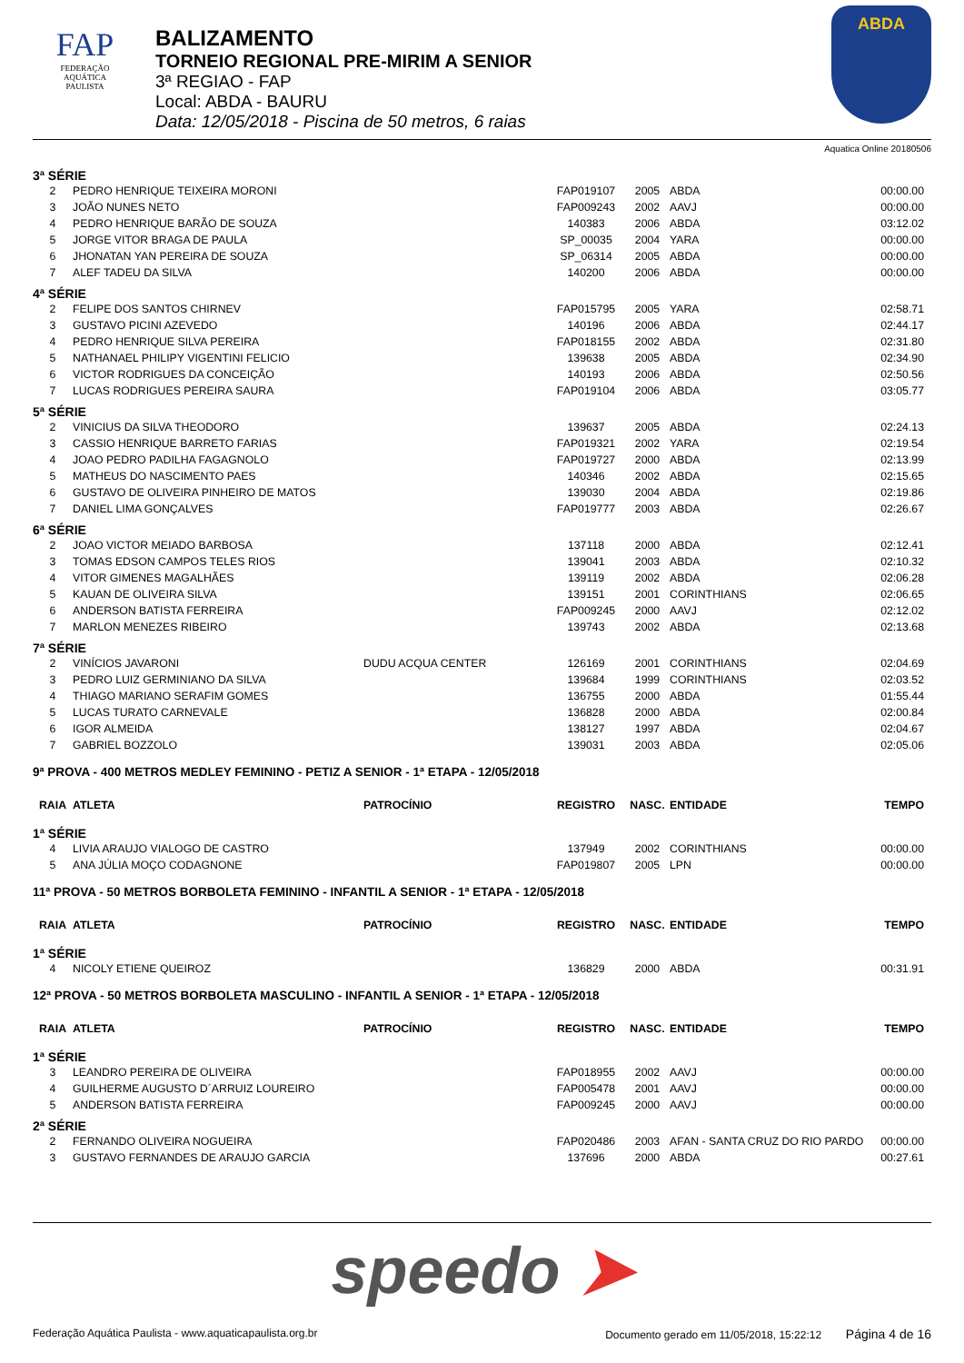FAP
FEDERAÇÃO
AQUÁTICA
PAULISTA
BALIZAMENTO
TORNEIO REGIONAL PRE-MIRIM A SENIOR
3ª REGIAO - FAP
Local: ABDA - BAURU
Data: 12/05/2018 - Piscina de 50 metros, 6 raias
ABDA
Aquatica Online 20180506
| 3ª SÉRIE | | | | | | |
| 2 | PEDRO HENRIQUE TEIXEIRA MORONI | | FAP019107 | 2005 | ABDA | 00:00.00 |
| 3 | JOÃO NUNES NETO | | FAP009243 | 2002 | AAVJ | 00:00.00 |
| 4 | PEDRO HENRIQUE BARÃO DE SOUZA | | 140383 | 2006 | ABDA | 03:12.02 |
| 5 | JORGE VITOR BRAGA DE PAULA | | SP_00035 | 2004 | YARA | 00:00.00 |
| 6 | JHONATAN YAN PEREIRA DE SOUZA | | SP_06314 | 2005 | ABDA | 00:00.00 |
| 7 | ALEF TADEU DA SILVA | | 140200 | 2006 | ABDA | 00:00.00 |
| 4ª SÉRIE | | | | | | |
| 2 | FELIPE DOS SANTOS CHIRNEV | | FAP015795 | 2005 | YARA | 02:58.71 |
| 3 | GUSTAVO PICINI AZEVEDO | | 140196 | 2006 | ABDA | 02:44.17 |
| 4 | PEDRO HENRIQUE SILVA PEREIRA | | FAP018155 | 2002 | ABDA | 02:31.80 |
| 5 | NATHANAEL PHILIPY VIGENTINI FELICIO | | 139638 | 2005 | ABDA | 02:34.90 |
| 6 | VICTOR RODRIGUES DA CONCEIÇÃO | | 140193 | 2006 | ABDA | 02:50.56 |
| 7 | LUCAS RODRIGUES PEREIRA SAURA | | FAP019104 | 2006 | ABDA | 03:05.77 |
| 5ª SÉRIE | | | | | | |
| 2 | VINICIUS DA SILVA THEODORO | | 139637 | 2005 | ABDA | 02:24.13 |
| 3 | CASSIO HENRIQUE BARRETO FARIAS | | FAP019321 | 2002 | YARA | 02:19.54 |
| 4 | JOAO PEDRO PADILHA FAGAGNOLO | | FAP019727 | 2000 | ABDA | 02:13.99 |
| 5 | MATHEUS DO NASCIMENTO PAES | | 140346 | 2002 | ABDA | 02:15.65 |
| 6 | GUSTAVO DE OLIVEIRA PINHEIRO DE MATOS | | 139030 | 2004 | ABDA | 02:19.86 |
| 7 | DANIEL LIMA GONÇALVES | | FAP019777 | 2003 | ABDA | 02:26.67 |
| 6ª SÉRIE | | | | | | |
| 2 | JOAO VICTOR MEIADO BARBOSA | | 137118 | 2000 | ABDA | 02:12.41 |
| 3 | TOMAS EDSON CAMPOS TELES RIOS | | 139041 | 2003 | ABDA | 02:10.32 |
| 4 | VITOR GIMENES MAGALHÃES | | 139119 | 2002 | ABDA | 02:06.28 |
| 5 | KAUAN DE OLIVEIRA SILVA | | 139151 | 2001 | CORINTHIANS | 02:06.65 |
| 6 | ANDERSON BATISTA FERREIRA | | FAP009245 | 2000 | AAVJ | 02:12.02 |
| 7 | MARLON MENEZES RIBEIRO | | 139743 | 2002 | ABDA | 02:13.68 |
| 7ª SÉRIE | | | | | | |
| 2 | VINÍCIOS JAVARONI | DUDU ACQUA CENTER | 126169 | 2001 | CORINTHIANS | 02:04.69 |
| 3 | PEDRO LUIZ GERMINIANO DA SILVA | | 139684 | 1999 | CORINTHIANS | 02:03.52 |
| 4 | THIAGO MARIANO SERAFIM GOMES | | 136755 | 2000 | ABDA | 01:55.44 |
| 5 | LUCAS TURATO CARNEVALE | | 136828 | 2000 | ABDA | 02:00.84 |
| 6 | IGOR ALMEIDA | | 138127 | 1997 | ABDA | 02:04.67 |
| 7 | GABRIEL BOZZOLO | | 139031 | 2003 | ABDA | 02:05.06 |
| 9ª PROVA - 400 METROS MEDLEY FEMININO - PETIZ A SENIOR - 1ª ETAPA - 12/05/2018 | | | | | | |
| RAIA | ATLETA | PATROCÍNIO | REGISTRO | NASC. | ENTIDADE | TEMPO |
| 1ª SÉRIE | | | | | | |
| 4 | LIVIA ARAUJO VIALOGO DE CASTRO | | 137949 | 2002 | CORINTHIANS | 00:00.00 |
| 5 | ANA JÚLIA MOÇO CODAGNONE | | FAP019807 | 2005 | LPN | 00:00.00 |
| 11ª PROVA - 50 METROS BORBOLETA FEMININO - INFANTIL A SENIOR - 1ª ETAPA - 12/05/2018 | | | | | | |
| RAIA | ATLETA | PATROCÍNIO | REGISTRO | NASC. | ENTIDADE | TEMPO |
| 1ª SÉRIE | | | | | | |
| 4 | NICOLY ETIENE QUEIROZ | | 136829 | 2000 | ABDA | 00:31.91 |
| 12ª PROVA - 50 METROS BORBOLETA MASCULINO - INFANTIL A SENIOR - 1ª ETAPA - 12/05/2018 | | | | | | |
| RAIA | ATLETA | PATROCÍNIO | REGISTRO | NASC. | ENTIDADE | TEMPO |
| 1ª SÉRIE | | | | | | |
| 3 | LEANDRO PEREIRA DE OLIVEIRA | | FAP018955 | 2002 | AAVJ | 00:00.00 |
| 4 | GUILHERME AUGUSTO D´ARRUIZ LOUREIRO | | FAP005478 | 2001 | AAVJ | 00:00.00 |
| 5 | ANDERSON BATISTA FERREIRA | | FAP009245 | 2000 | AAVJ | 00:00.00 |
| 2ª SÉRIE | | | | | | |
| 2 | FERNANDO OLIVEIRA NOGUEIRA | | FAP020486 | 2003 | AFAN - SANTA CRUZ DO RIO PARDO | 00:00.00 |
| 3 | GUSTAVO FERNANDES DE ARAUJO GARCIA | | 137696 | 2000 | ABDA | 00:27.61 |
speedo ➤
Federação Aquática Paulista - www.aquaticapaulista.org.br Documento gerado em 11/05/2018, 15:22:12 Página 4 de 16